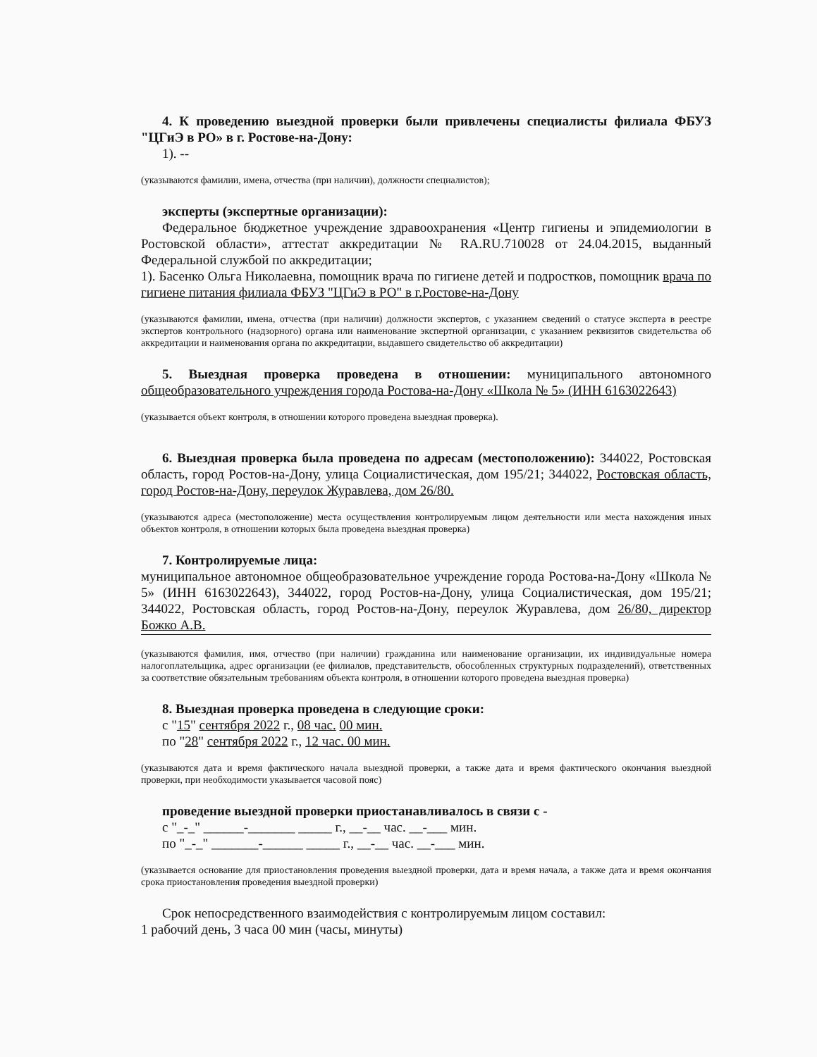4. К проведению выездной проверки были привлечены специалисты филиала ФБУЗ "ЦГиЭ в РО» в г. Ростове-на-Дону:
1). --
(указываются фамилии, имена, отчества (при наличии), должности специалистов);
эксперты (экспертные организации):
Федеральное бюджетное учреждение здравоохранения «Центр гигиены и эпидемиологии в Ростовской области», аттестат аккредитации № RA.RU.710028 от 24.04.2015, выданный Федеральной службой по аккредитации;
1). Басенко Ольга Николаевна, помощник врача по гигиене детей и подростков, помощник врача по гигиене питания филиала ФБУЗ "ЦГиЭ в РО" в г.Ростове-на-Дону
(указываются фамилии, имена, отчества (при наличии) должности экспертов, с указанием сведений о статусе эксперта в реестре экспертов контрольного (надзорного) органа или наименование экспертной организации, с указанием реквизитов свидетельства об аккредитации и наименования органа по аккредитации, выдавшего свидетельство об аккредитации)
5. Выездная проверка проведена в отношении: муниципального автономного общеобразовательного учреждения города Ростова-на-Дону «Школа № 5» (ИНН 6163022643)
(указывается объект контроля, в отношении которого проведена выездная проверка).
6. Выездная проверка была проведена по адресам (местоположению): 344022, Ростовская область, город Ростов-на-Дону, улица Социалистическая, дом 195/21; 344022, Ростовская область, город Ростов-на-Дону, переулок Журавлева, дом 26/80.
(указываются адреса (местоположение) места осуществления контролируемым лицом деятельности или места нахождения иных объектов контроля, в отношении которых была проведена выездная проверка)
7. Контролируемые лица:
муниципальное автономное общеобразовательное учреждение города Ростова-на-Дону «Школа № 5» (ИНН 6163022643), 344022, город Ростов-на-Дону, улица Социалистическая, дом 195/21; 344022, Ростовская область, город Ростов-на-Дону, переулок Журавлева, дом 26/80, директор Божко А.В.
(указываются фамилия, имя, отчество (при наличии) гражданина или наименование организации, их индивидуальные номера налогоплательщика, адрес организации (ее филиалов, представительств, обособленных структурных подразделений), ответственных за соответствие обязательным требованиям объекта контроля, в отношении которого проведена выездная проверка)
8. Выездная проверка проведена в следующие сроки:
с "15" сентября 2022 г., 08 час. 00 мин.
по "28" сентября 2022 г., 12 час. 00 мин.
(указываются дата и время фактического начала выездной проверки, а также дата и время фактического окончания выездной проверки, при необходимости указывается часовой пояс)
проведение выездной проверки приостанавливалось в связи с -
с "_-_" ______-_______ _____ г., __-__ час. __-___ мин.
по "_-_" _______-______ _____ г., __-__ час. __-___ мин.
(указывается основание для приостановления проведения выездной проверки, дата и время начала, а также дата и время окончания срока приостановления проведения выездной проверки)
Срок непосредственного взаимодействия с контролируемым лицом составил:
1 рабочий день, 3 часа 00 мин (часы, минуты)